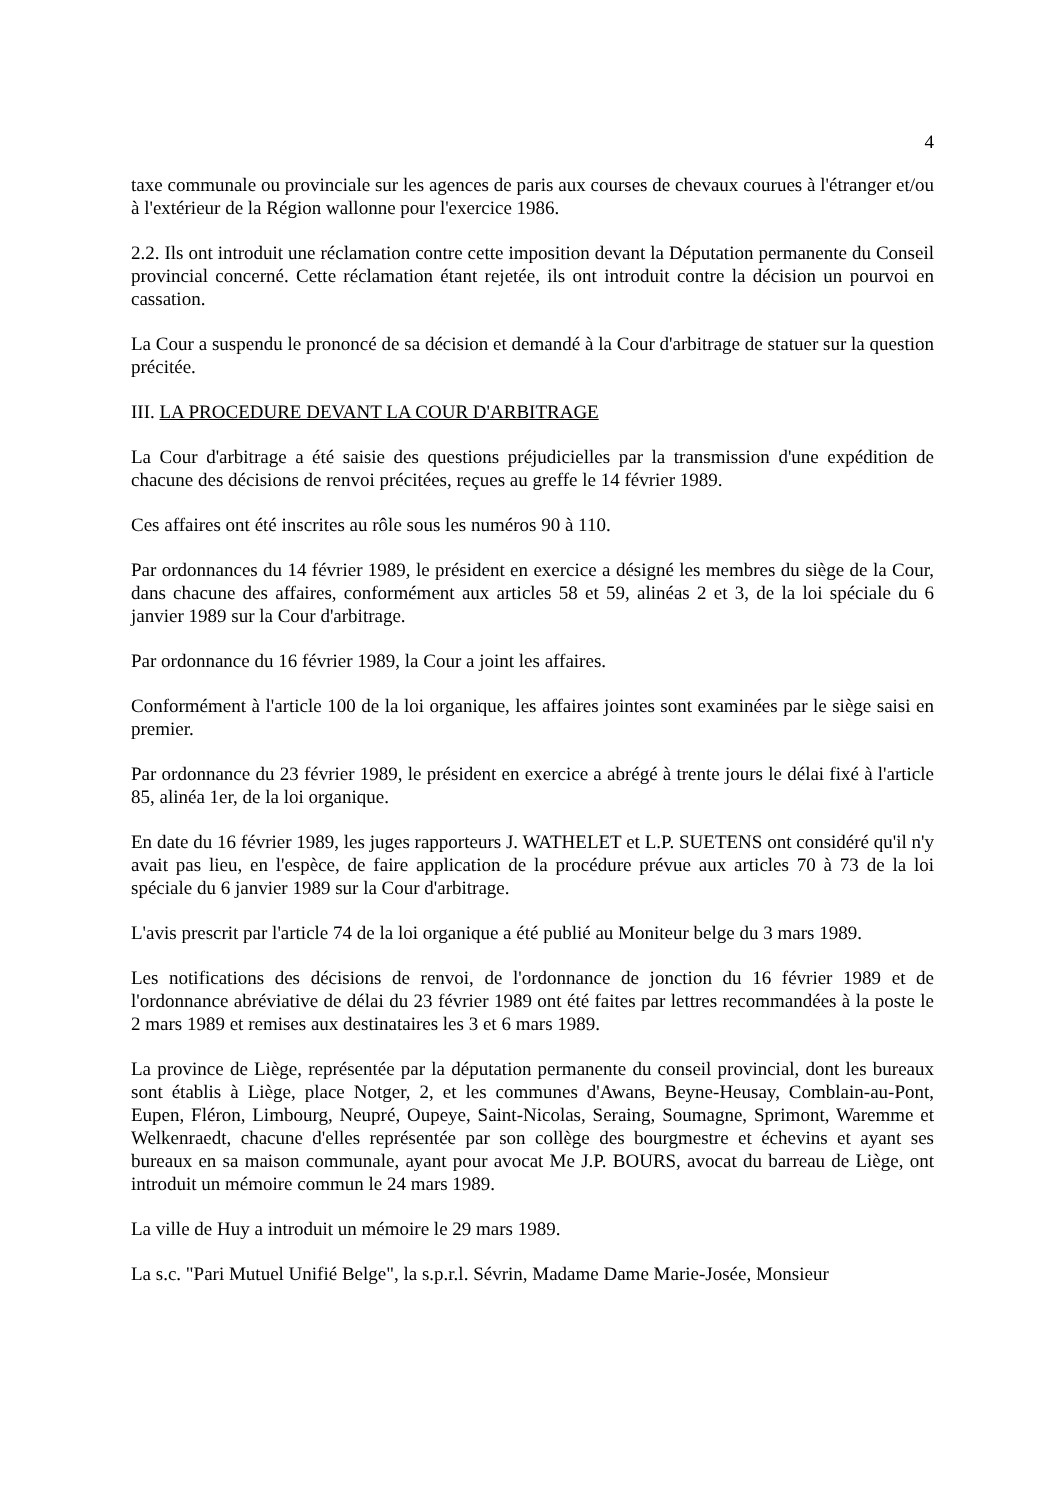4
taxe communale ou provinciale sur les agences de paris aux courses de chevaux courues à l'étranger et/ou à l'extérieur de la Région wallonne pour l'exercice 1986.
2.2. Ils ont introduit une réclamation contre cette imposition devant la Députation permanente du Conseil provincial concerné. Cette réclamation étant rejetée, ils ont introduit contre la décision un pourvoi en cassation.
La Cour a suspendu le prononcé de sa décision et demandé à la Cour d'arbitrage de statuer sur la question précitée.
III. LA PROCEDURE DEVANT LA COUR D'ARBITRAGE
La Cour d'arbitrage a été saisie des questions préjudicielles par la transmission d'une expédition de chacune des décisions de renvoi précitées, reçues au greffe le 14 février 1989.
Ces affaires ont été inscrites au rôle sous les numéros 90 à 110.
Par ordonnances du 14 février 1989, le président en exercice a désigné les membres du siège de la Cour, dans chacune des affaires, conformément aux articles 58 et 59, alinéas 2 et 3, de la loi spéciale du 6 janvier 1989 sur la Cour d'arbitrage.
Par ordonnance du 16 février 1989, la Cour a joint les affaires.
Conformément à l'article 100 de la loi organique, les affaires jointes sont examinées par le siège saisi en premier.
Par ordonnance du 23 février 1989, le président en exercice a abrégé à trente jours le délai fixé à l'article 85, alinéa 1er, de la loi organique.
En date du 16 février 1989, les juges rapporteurs J. WATHELET et L.P. SUETENS ont considéré qu'il n'y avait pas lieu, en l'espèce, de faire application de la procédure prévue aux articles 70 à 73 de la loi spéciale du 6 janvier 1989 sur la Cour d'arbitrage.
L'avis prescrit par l'article 74 de la loi organique a été publié au Moniteur belge du 3 mars 1989.
Les notifications des décisions de renvoi, de l'ordonnance de jonction du 16 février 1989 et de l'ordonnance abréviative de délai du 23 février 1989 ont été faites par lettres recommandées à la poste le 2 mars 1989 et remises aux destinataires les 3 et 6 mars 1989.
La province de Liège, représentée par la députation permanente du conseil provincial, dont les bureaux sont établis à Liège, place Notger, 2, et les communes d'Awans, Beyne-Heusay, Comblain-au-Pont, Eupen, Fléron, Limbourg, Neupré, Oupeye, Saint-Nicolas, Seraing, Soumagne, Sprimont, Waremme et Welkenraedt, chacune d'elles représentée par son collège des bourgmestre et échevins et ayant ses bureaux en sa maison communale, ayant pour avocat Me J.P. BOURS, avocat du barreau de Liège, ont introduit un mémoire commun le 24 mars 1989.
La ville de Huy a introduit un mémoire le 29 mars 1989.
La s.c. "Pari Mutuel Unifié Belge", la s.p.r.l. Sévrin, Madame Dame Marie-Josée, Monsieur